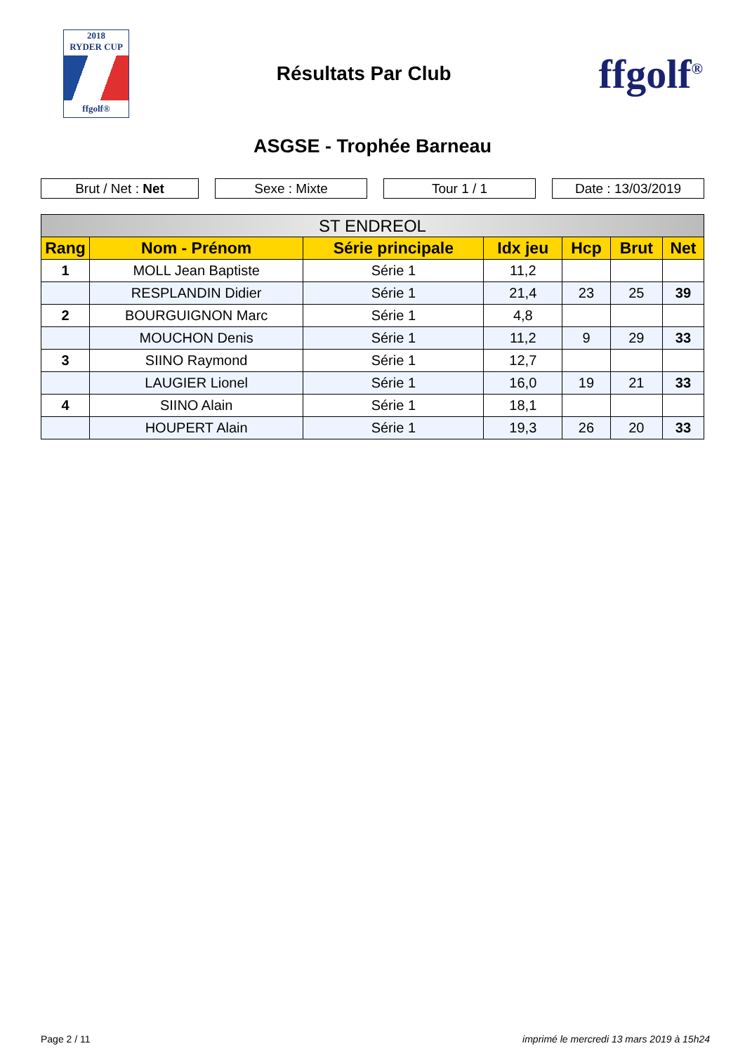2018
RYDER CUP
ffgolf®
Résultats Par Club
ffgolf<sup>®</sup>
ASGSE - Trophée Barneau
Brut / Net : Net Sexe : Mixte Tour 1 / 1 Date : 13/03/2019
| ST ENDREOL | | | | | | |
| --- | --- | --- | --- | --- | --- | --- |
| Rang | Nom - Prénom | Série principale | Idx jeu | Hcp | Brut | Net |
| 1 | MOLL Jean Baptiste | Série 1 | 11,2 | | | |
| | RESPLANDIN Didier | Série 1 | 21,4 | 23 | 25 | 39 |
| 2 | BOURGUIGNON Marc | Série 1 | 4,8 | | | |
| | MOUCHON Denis | Série 1 | 11,2 | 9 | 29 | 33 |
| 3 | SIINO Raymond | Série 1 | 12,7 | | | |
| | LAUGIER Lionel | Série 1 | 16,0 | 19 | 21 | 33 |
| 4 | SIINO Alain | Série 1 | 18,1 | | | |
| | HOUPERT Alain | Série 1 | 19,3 | 26 | 20 | 33 |
Page 2 / 11 imprimé le mercredi 13 mars 2019 à 15h24